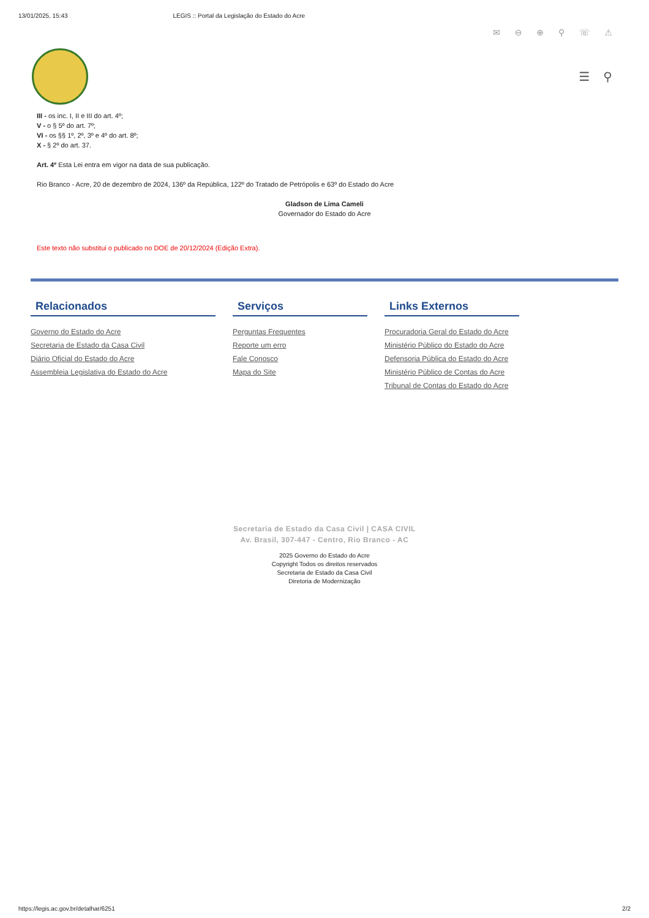13/01/2025, 15:43 LEGIS :: Portal da Legislação do Estado do Acre
✉ ⊖ ⊕ ⚲ ☏ ⚠
☰ ⚲
III - os inc. I, II e III do art. 4º;
V - o § 5º do art. 7º;
VI - os §§ 1º, 2º, 3º e 4º do art. 8º;
X - § 2º do art. 37.
Art. 4º Esta Lei entra em vigor na data de sua publicação.
Rio Branco - Acre, 20 de dezembro de 2024, 136º da República, 122º do Tratado de Petrópolis e 63º do Estado do Acre
Gladson de Lima Cameli
Governador do Estado do Acre
Este texto não substitui o publicado no DOE de 20/12/2024 (Edição Extra).
Relacionados
Governo do Estado do Acre
Secretaria de Estado da Casa Civil
Diário Oficial do Estado do Acre
Assembleia Legislativa do Estado do Acre
Serviços
Perguntas Frequentes
Reporte um erro
Fale Conosco
Mapa do Site
Links Externos
Procuradoria Geral do Estado do Acre
Ministério Público do Estado do Acre
Defensoria Pública do Estado do Acre
Ministério Público de Contas do Acre
Tribunal de Contas do Estado do Acre
Secretaria de Estado da Casa Civil | CASA CIVIL
Av. Brasil, 307-447 - Centro, Rio Branco - AC
2025 Governo do Estado do Acre
Copyright Todos os direitos reservados
Secretaria de Estado da Casa Civil
Diretoria de Modernização
https://legis.ac.gov.br/detalhar/6251 2/2